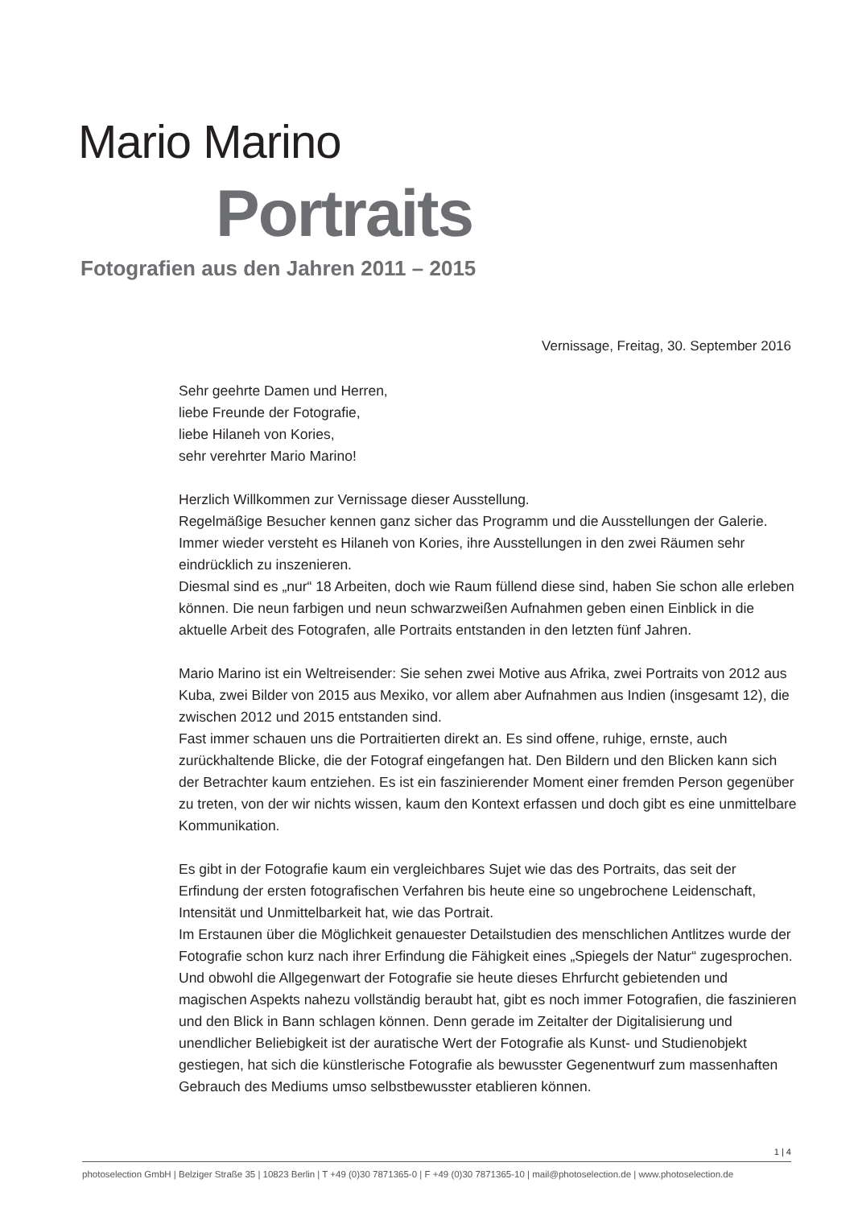Mario Marino
Portraits
Fotografien aus den Jahren 2011 – 2015
Vernissage, Freitag, 30. September 2016
Sehr geehrte Damen und Herren,
liebe Freunde der Fotografie,
liebe Hilaneh von Kories,
sehr verehrter Mario Marino!
Herzlich Willkommen zur Vernissage dieser Ausstellung.
Regelmäßige Besucher kennen ganz sicher das Programm und die Ausstellungen der Galerie. Immer wieder versteht es Hilaneh von Kories, ihre Ausstellungen in den zwei Räumen sehr eindrücklich zu inszenieren.
Diesmal sind es „nur“ 18 Arbeiten, doch wie Raum füllend diese sind, haben Sie schon alle erleben können. Die neun farbigen und neun schwarzweißen Aufnahmen geben einen Einblick in die aktuelle Arbeit des Fotografen, alle Portraits entstanden in den letzten fünf Jahren.
Mario Marino ist ein Weltreisender: Sie sehen zwei Motive aus Afrika, zwei Portraits von 2012 aus Kuba, zwei Bilder von 2015 aus Mexiko, vor allem aber Aufnahmen aus Indien (insgesamt 12), die zwischen 2012 und 2015 entstanden sind.
Fast immer schauen uns die Portraitierten direkt an. Es sind offene, ruhige, ernste, auch zurückhaltende Blicke, die der Fotograf eingefangen hat. Den Bildern und den Blicken kann sich der Betrachter kaum entziehen. Es ist ein faszinierender Moment einer fremden Person gegenüber zu treten, von der wir nichts wissen, kaum den Kontext erfassen und doch gibt es eine unmittelbare Kommunikation.
Es gibt in der Fotografie kaum ein vergleichbares Sujet wie das des Portraits, das seit der Erfindung der ersten fotografischen Verfahren bis heute eine so ungebrochene Leiden­schaft, Intensität und Unmittelbarkeit hat, wie das Portrait.
Im Erstaunen über die Möglichkeit genauester Detailstudien des menschlichen Antlitzes wurde der Fotografie schon kurz nach ihrer Erfindung die Fähigkeit eines „Spiegels der Natur“ zugesprochen. Und obwohl die Allgegenwart der Fotografie sie heute dieses Ehrfurcht gebietenden und magischen Aspekts nahezu vollständig beraubt hat, gibt es noch immer Fotografien, die faszinieren und den Blick in Bann schlagen können. Denn gerade im Zeitalter der Digitalisierung und unendlicher Beliebigkeit ist der auratische Wert der Fotografie als Kunst- und Studienobjekt gestiegen, hat sich die künstlerische Fotografie als bewusster Gegenentwurf zum massenhaften Gebrauch des Mediums umso selbstbewusster etablieren können.
1 | 4
photoselection GmbH | Belziger Straße 35 | 10823 Berlin | T +49 (0)30 7871365-0 | F +49 (0)30 7871365-10 | mail@photoselection.de | www.photoselection.de